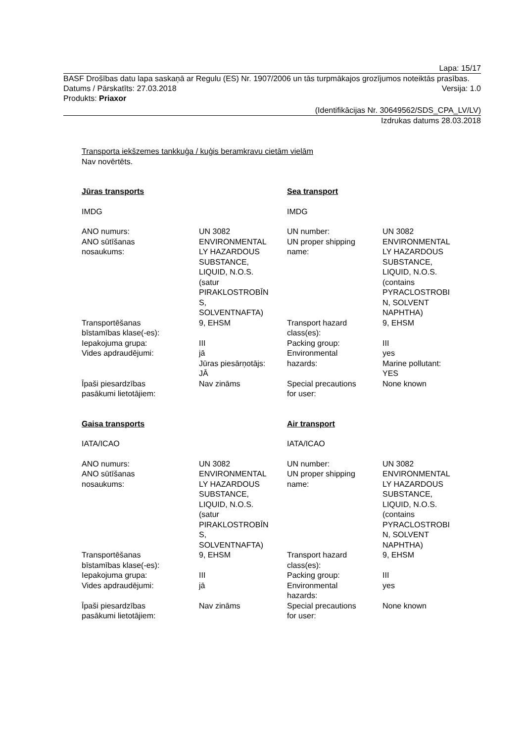Lapa: 15/17
BASF Drošības datu lapa saskaņā ar Regulu (ES) Nr. 1907/2006 un tās turpmākajos grozījumos noteiktās prasības.
Datums / Pārskatīts: 27.03.2018 Versija: 1.0
Produkts: Priaxor
(Identifikācijas Nr. 30649562/SDS_CPA_LV/LV)
Izdrukas datums 28.03.2018
Transporta iekšzemes tankkuģa / kuģis beramkravu cietām vielām
Nav novērtēts.
| Jūras transports | | Sea transport | |
| IMDG | | IMDG | |
| ANO numurs: | UN 3082 | UN number: | UN 3082 |
| ANO sūtīšanas nosaukums: | ENVIRONMENTAL LY HAZARDOUS SUBSTANCE, LIQUID, N.O.S. (satur PIRAKLOSTROBĪN S, SOLVENTNAFTA) | UN proper shipping name: | ENVIRONMENTAL LY HAZARDOUS SUBSTANCE, LIQUID, N.O.S. (contains PYRACLOSTROBI N, SOLVENT NAPHTHA) |
| Transportēšanas bīstamības klase(-es): | 9, EHSM | Transport hazard class(es): | 9, EHSM |
| Iepakojuma grupa: | III | Packing group: | III |
| Vides apdraudējumi: | jā Jūras piesārņotājs: JĀ | Environmental hazards: | yes Marine pollutant: YES |
| Īpaši piesardzības pasākumi lietotājiem: | Nav zināms | Special precautions for user: | None known |
| Gaisa transports | | Air transport | |
| IATA/ICAO | | IATA/ICAO | |
| ANO numurs: | UN 3082 | UN number: | UN 3082 |
| ANO sūtīšanas nosaukums: | ENVIRONMENTAL LY HAZARDOUS SUBSTANCE, LIQUID, N.O.S. (satur PIRAKLOSTROBĪN S, SOLVENTNAFTA) | UN proper shipping name: | ENVIRONMENTAL LY HAZARDOUS SUBSTANCE, LIQUID, N.O.S. (contains PYRACLOSTROBI N, SOLVENT NAPHTHA) |
| Transportēšanas bīstamības klase(-es): | 9, EHSM | Transport hazard class(es): | 9, EHSM |
| Iepakojuma grupa: | III | Packing group: | III |
| Vides apdraudējumi: | jā | Environmental hazards: | yes |
| Īpaši piesardzības pasākumi lietotājiem: | Nav zināms | Special precautions for user: | None known |